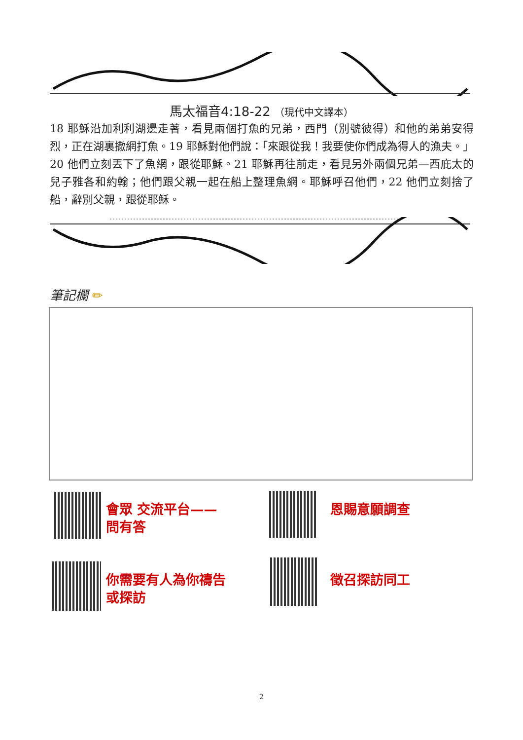馬太福音4:18-22 （現代中文譯本）
18 耶穌沿加利利湖邊走著，看見兩個打魚的兄弟，西門（別號彼得）和他的弟弟安得烈，正在湖裏撒網打魚。19 耶穌對他們說：「來跟從我！我要使你們成為得人的漁夫。」20 他們立刻丟下了魚網，跟從耶穌。21 耶穌再往前走，看見另外兩個兄弟—西庇太的兒子雅各和約翰；他們跟父親一起在船上整理魚網。耶穌呼召他們，22 他們立刻捨了船，辭別父親，跟從耶穌。
筆記欄 ✏
會眾 交流平台——
問有答
恩賜意願調查
你需要有人為你禱告
或探訪
徵召探訪同工
2